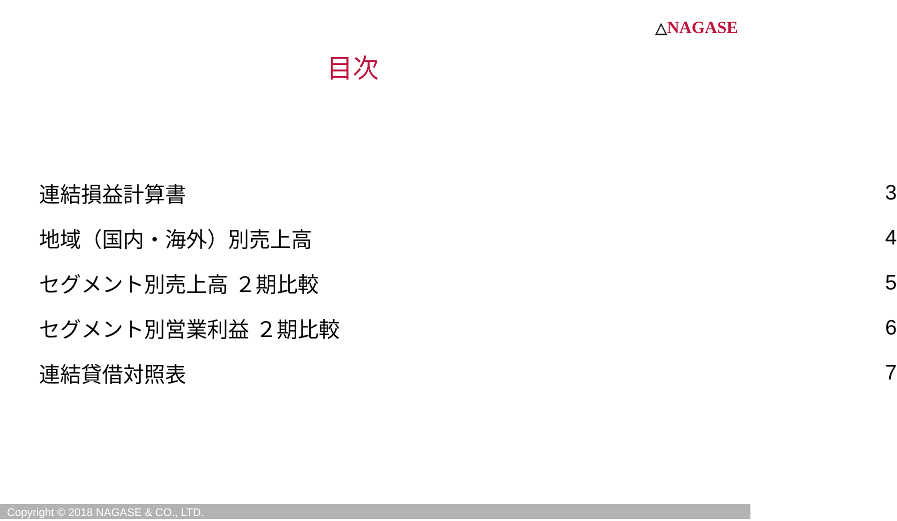△NAGASE
目次
| 連結損益計算書 | 3 |
| 地域（国内・海外）別売上高 | 4 |
| セグメント別売上高 ２期比較 | 5 |
| セグメント別営業利益 ２期比較 | 6 |
| 連結貸借対照表 | 7 |
Copyright © 2018 NAGASE & CO., LTD.